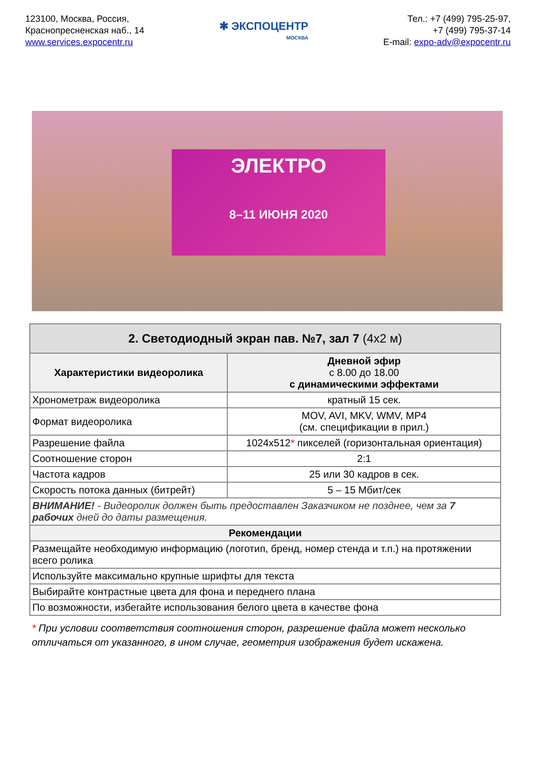123100, Москва, Россия,
Краснопресненская наб., 14
www.services.expocentr.ru
✱ ЭКСПОЦЕНТР
МОСКВА
Тел.: +7 (499) 795-25-97,
+7 (499) 795-37-14
E-mail: expo-adv@expocentr.ru
ЭЛЕКТРО
8–11 ИЮНЯ 2020
| 2. Светодиодный экран пав. №7, зал 7 (4х2 м) | |
| --- | --- |
| Характеристики видеоролика | Дневной эфир с 8.00 до 18.00 с динамическими эффектами |
| Хронометраж видеоролика | кратный 15 сек. |
| Формат видеоролика | MOV, AVI, MKV, WMV, MP4 (см. спецификации в прил.) |
| Разрешение файла | 1024x512 * пикселей (горизонтальная ориентация) |
| Соотношение сторон | 2:1 |
| Частота кадров | 25 или 30 кадров в сек. |
| Скорость потока данных (битрейт) | 5 – 15 Мбит/сек |
| ВНИМАНИЕ! - Видеоролик должен быть предоставлен Заказчиком не позднее, чем за 7 рабочих дней до даты размещения. | |
| Рекомендации | |
| Размещайте необходимую информацию (логотип, бренд, номер стенда и т.п.) на протяжении всего ролика | |
| Используйте максимально крупные шрифты для текста | |
| Выбирайте контрастные цвета для фона и переднего плана | |
| По возможности, избегайте использования белого цвета в качестве фона | |
* При условии соответствия соотношения сторон, разрешение файла может несколько отличаться от указанного, в ином случае, геометрия изображения будет искажена.